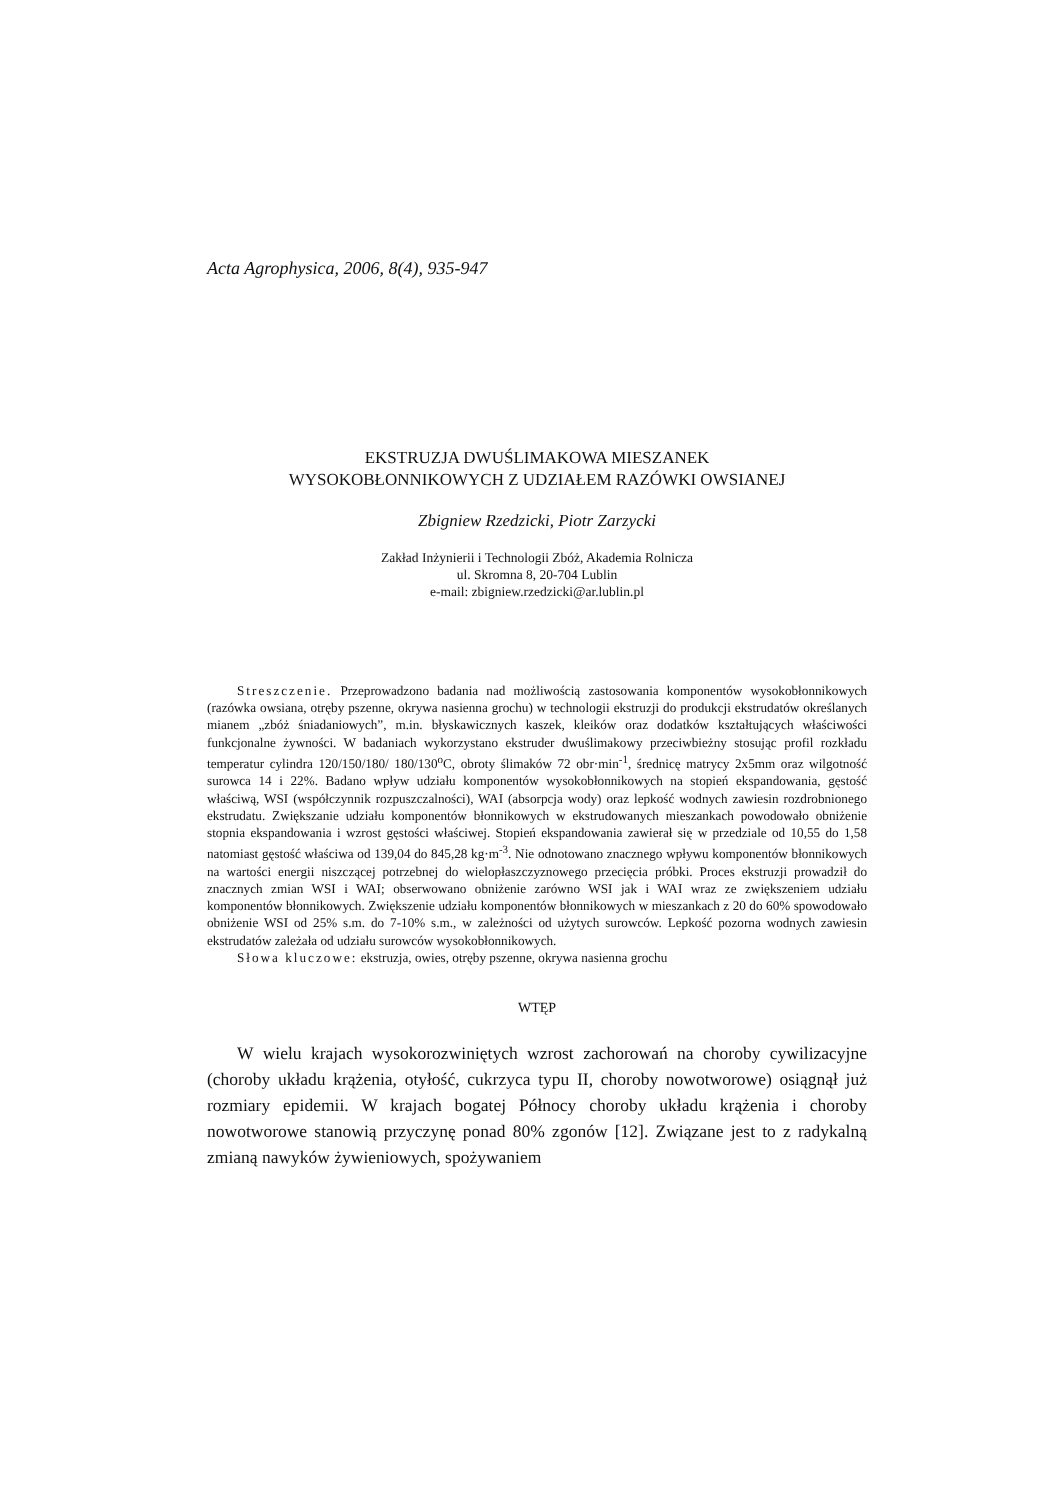Acta Agrophysica, 2006, 8(4), 935-947
EKSTRUZJA DWUŚLIMAKOWA MIESZANEK
WYSOKOBŁONNIKOWYCH Z UDZIAŁEM RAZÓWKI OWSIANEJ
Zbigniew Rzedzicki, Piotr Zarzycki
Zakład Inżynierii i Technologii Zbóż, Akademia Rolnicza
ul. Skromna 8, 20-704 Lublin
e-mail: zbigniew.rzedzicki@ar.lublin.pl
Streszczenie. Przeprowadzono badania nad możliwością zastosowania komponentów wysokobłonnikowych (razówka owsiana, otręby pszenne, okrywa nasienna grochu) w technologii ekstruzji do produkcji ekstrudatów określanych mianem „zbóż śniadaniowych”, m.in. błyskawicznych kaszek, kleików oraz dodatków kształtujących właściwości funkcjonalne żywności. W badaniach wykorzystano ekstruder dwuślimakowy przeciwbieżny stosując profil rozkładu temperatur cylindra 120/150/180/ 180/130<sup>o</sup>C, obroty ślimaków 72 obr·min<sup>-1</sup>, średnicę matrycy 2x5mm oraz wilgotność surowca 14 i 22%. Badano wpływ udziału komponentów wysokobłonnikowych na stopień ekspandowania, gęstość właściwą, WSI (współczynnik rozpuszczalności), WAI (absorpcja wody) oraz lepkość wodnych zawiesin rozdrobnionego ekstrudatu. Zwiększanie udziału komponentów błonnikowych w ekstrudowanych mieszankach powodowało obniżenie stopnia ekspandowania i wzrost gęstości właściwej. Stopień ekspandowania zawierał się w przedziale od 10,55 do 1,58 natomiast gęstość właściwa od 139,04 do 845,28 kg·m<sup>-3</sup>. Nie odnotowano znacznego wpływu komponentów błonnikowych na wartości energii niszczącej potrzebnej do wielopłaszczyznowego przecięcia próbki. Proces ekstruzji prowadził do znacznych zmian WSI i WAI; obserwowano obniżenie zarówno WSI jak i WAI wraz ze zwiększeniem udziału komponentów błonnikowych. Zwiększenie udziału komponentów błonnikowych w mieszankach z 20 do 60% spowodowało obniżenie WSI od 25% s.m. do 7-10% s.m., w zależności od użytych surowców. Lepkość pozorna wodnych zawiesin ekstrudatów zależała od udziału surowców wysokobłonnikowych.
Słowa kluczowe: ekstruzja, owies, otręby pszenne, okrywa nasienna grochu
WTĘP
W wielu krajach wysokorozwiniętych wzrost zachorowań na choroby cywilizacyjne (choroby układu krążenia, otyłość, cukrzyca typu II, choroby nowotworowe) osiągnął już rozmiary epidemii. W krajach bogatej Północy choroby układu krążenia i choroby nowotworowe stanowią przyczynę ponad 80% zgonów [12]. Związane jest to z radykalną zmianą nawyków żywieniowych, spożywaniem